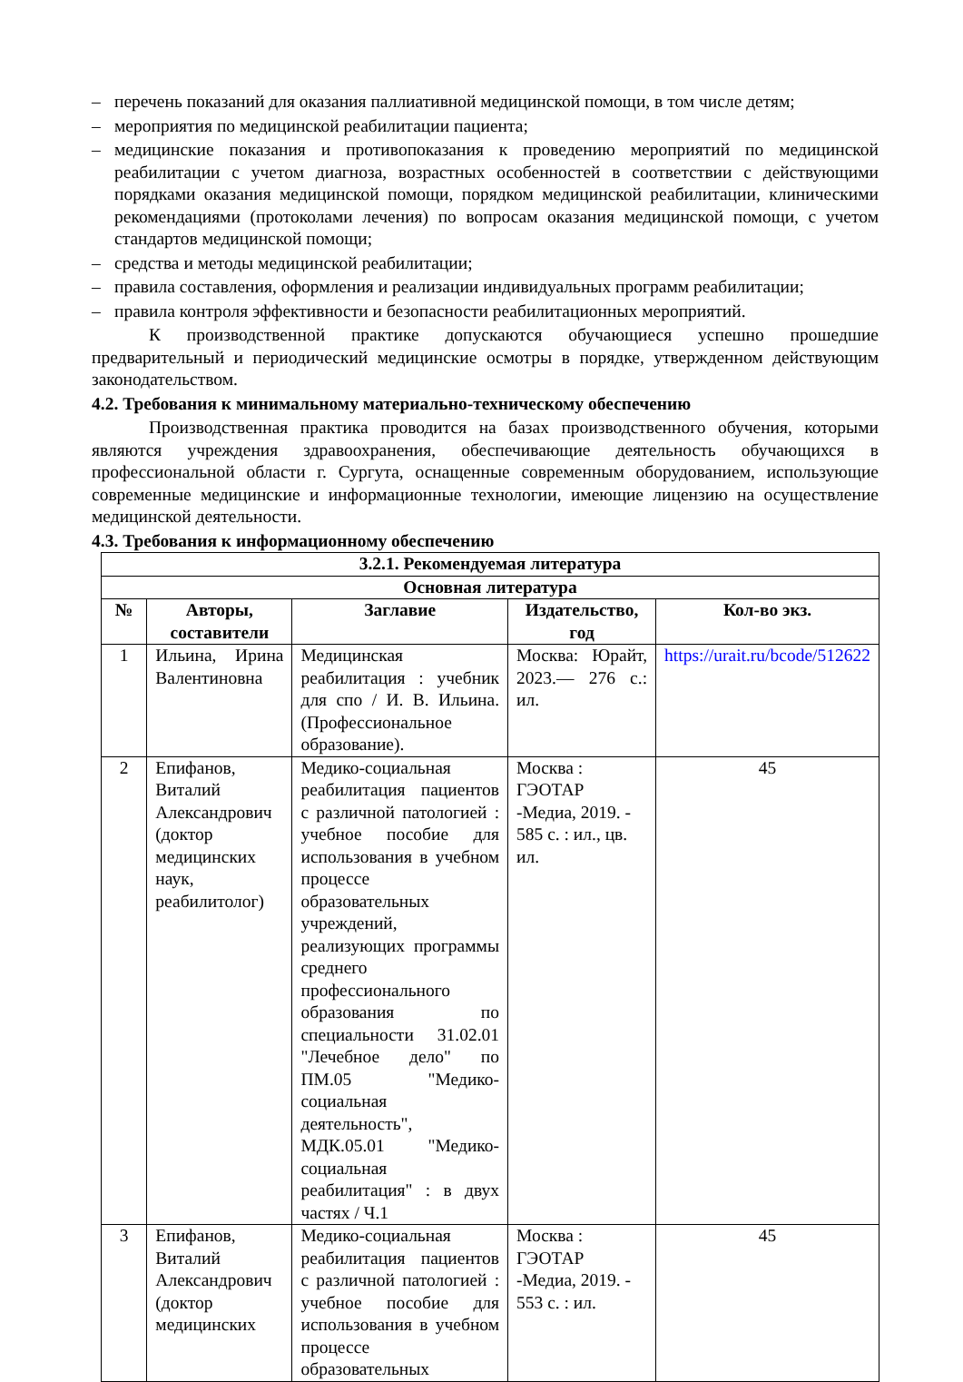– перечень показаний для оказания паллиативной медицинской помощи, в том числе детям;
– мероприятия по медицинской реабилитации пациента;
– медицинские показания и противопоказания к проведению мероприятий по медицинской реабилитации с учетом диагноза, возрастных особенностей в соответствии с действующими порядками оказания медицинской помощи, порядком медицинской реабилитации, клиническими рекомендациями (протоколами лечения) по вопросам оказания медицинской помощи, с учетом стандартов медицинской помощи;
– средства и методы медицинской реабилитации;
– правила составления, оформления и реализации индивидуальных программ реабилитации;
– правила контроля эффективности и безопасности реабилитационных мероприятий.
К производственной практике допускаются обучающиеся успешно прошедшие предварительный и периодический медицинские осмотры в порядке, утвержденном действующим законодательством.
4.2. Требования к минимальному материально-техническому обеспечению
Производственная практика проводится на базах производственного обучения, которыми являются учреждения здравоохранения, обеспечивающие деятельность обучающихся в профессиональной области г. Сургута, оснащенные современным оборудованием, использующие современные медицинские и информационные технологии, имеющие лицензию на осуществление медицинской деятельности.
4.3. Требования к информационному обеспечению
| 3.2.1. Рекомендуемая литература | | | | |
| --- | --- | --- | --- | --- |
| Основная литература | | | | |
| № | Авторы, составители | Заглавие | Издательство, год | Кол-во экз. |
| 1 | Ильина, Ирина Валентиновна | Медицинская реабилитация : учебник для спо / И. В. Ильина. (Профессиональное образование). | Москва: Юрайт, 2023.— 276 с.: ил. | https://urait.ru/bcode/512622 |
| 2 | Епифанов, Виталий Александрович (доктор медицинских наук, реабилитолог) | Медико-социальная реабилитация пациентов с различной патологией : учебное пособие для использования в учебном процессе образовательных учреждений, реализующих программы среднего профессионального образования по специальности 31.02.01 "Лечебное дело" по ПМ.05 "Медико-социальная деятельность", МДК.05.01 "Медико-социальная реабилитация" : в двух частях / Ч.1 | Москва : ГЭОТАР -Медиа, 2019. - 585 с. : ил., цв. ил. | 45 |
| 3 | Епифанов, Виталий Александрович (доктор медицинских | Медико-социальная реабилитация пациентов с различной патологией : учебное пособие для использования в учебном процессе образовательных | Москва : ГЭОТАР -Медиа, 2019. - 553 с. : ил. | 45 |